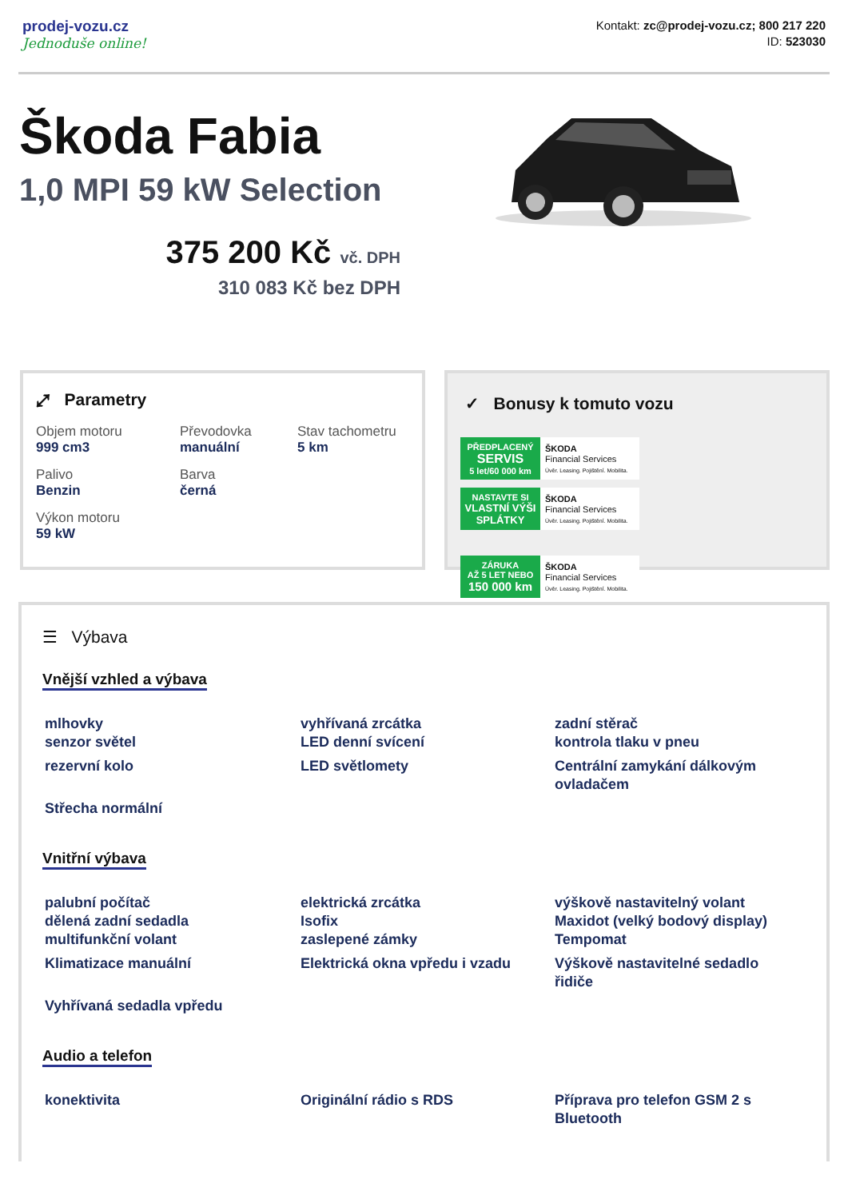prodej-vozu.cz
Jednoduše online!
Kontakt: zc@prodej-vozu.cz; 800 217 220
ID: 523030
Škoda Fabia
1,0 MPI 59 kW Selection
375 200 Kč vč. DPH
310 083 Kč bez DPH
⤢ Parametry
Objem motoru
999 cm3
Převodovka
manuální
Stav tachometru
5 km
Palivo
Benzin
Barva
černá
Výkon motoru
59 kW
✓ Bonusy k tomuto vozu
PŘEDPLACENÝ
SERVIS
5 let/60 000 km
ŠKODA
Financial Services
Úvěr. Leasing. Pojištění. Mobilita.
NASTAVTE SI
VLASTNÍ VÝŠI SPLÁTKY
ŠKODA
Financial Services
Úvěr. Leasing. Pojištění. Mobilita.
ZÁRUKA
AŽ 5 LET NEBO
150 000 km
ŠKODA
Financial Services
Úvěr. Leasing. Pojištění. Mobilita.
☰ Výbava
Vnější vzhled a výbava
mlhovky
senzor světel
vyhřívaná zrcátka
LED denní svícení
zadní stěrač
kontrola tlaku v pneu
rezervní kolo
LED světlomety
Centrální zamykání dálkovým ovladačem
Střecha normální
Vnitřní výbava
palubní počítač
dělená zadní sedadla
multifunkční volant
elektrická zrcátka
Isofix
zaslepené zámky
výškově nastavitelný volant
Maxidot (velký bodový display)
Tempomat
Klimatizace manuální
Elektrická okna vpředu i vzadu
Výškově nastavitelné sedadlo řidiče
Vyhřívaná sedadla vpředu
Audio a telefon
konektivita
Originální rádio s RDS
Příprava pro telefon GSM 2 s Bluetooth